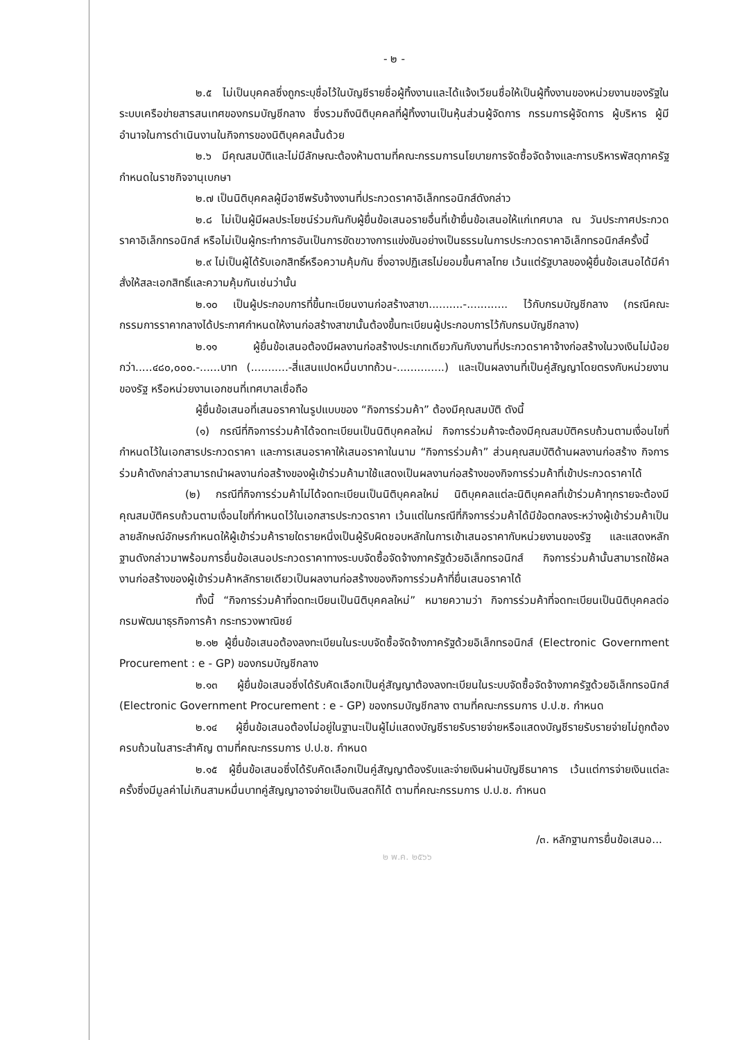- ๒ -
๒.๕ ไม่เป็นบุคคลซึ่งถูกระบุชื่อไว้ในบัญชีรายชื่อผู้ทิ้งงานและได้แจ้งเวียนชื่อให้เป็นผู้ทิ้งงานของหน่วยงานของรัฐในระบบเครือข่ายสารสนเทศของกรมบัญชีกลาง ซึ่งรวมถึงนิติบุคคลที่ผู้ทิ้งงานเป็นหุ้นส่วนผู้จัดการ กรรมการผู้จัดการ ผู้บริหาร ผู้มีอำนาจในการดำเนินงานในกิจการของนิติบุคคลนั้นด้วย
๒.๖ มีคุณสมบัติและไม่มีลักษณะต้องห้ามตามที่คณะกรรมการนโยบายการจัดซื้อจัดจ้างและการบริหารพัสดุภาครัฐกำหนดในราชกิจจานุเบกษา
๒.๗ เป็นนิติบุคคลผู้มีอาชีพรับจ้างงานที่ประกวดราคาอิเล็กทรอนิกส์ดังกล่าว
๒.๘ ไม่เป็นผู้มีผลประโยชน์ร่วมกันกับผู้ยื่นข้อเสนอรายอื่นที่เข้ายื่นข้อเสนอให้แก่เทศบาล ณ วันประกาศประกวดราคาอิเล็กทรอนิกส์ หรือไม่เป็นผู้กระทำการอันเป็นการขัดขวางการแข่งขันอย่างเป็นธรรมในการประกวดราคาอิเล็กทรอนิกส์ครั้งนี้
๒.๙ ไม่เป็นผู้ได้รับเอกสิทธิ์หรือความคุ้มกัน ซึ่งอาจปฏิเสธไม่ยอมขึ้นศาลไทย เว้นแต่รัฐบาลของผู้ยื่นข้อเสนอได้มีคำสั่งให้สละเอกสิทธิ์และความคุ้มกันเช่นว่านั้น
๒.๑๐ เป็นผู้ประกอบการที่ขึ้นทะเบียนงานก่อสร้างสาขา..........-............ ไว้กับกรมบัญชีกลาง (กรณีคณะกรรมการราคากลางได้ประกาศกำหนดให้งานก่อสร้างสาขานั้นต้องขึ้นทะเบียนผู้ประกอบการไว้กับกรมบัญชีกลาง)
๒.๑๑ ผู้ยื่นข้อเสนอต้องมีผลงานก่อสร้างประเภทเดียวกันกับงานที่ประกวดราคาจ้างก่อสร้างในวงเงินไม่น้อยกว่า.....๔๘๐,๐๐๐.-......บาท (...........-สี่แสนแปดหมื่นบาทถ้วน-..............) และเป็นผลงานที่เป็นคู่สัญญาโดยตรงกับหน่วยงานของรัฐ หรือหน่วยงานเอกชนที่เทศบาลเชื่อถือ
ผู้ยื่นข้อเสนอที่เสนอราคาในรูปแบบของ “กิจการร่วมค้า” ต้องมีคุณสมบัติ ดังนี้
(๑) กรณีที่กิจการร่วมค้าได้จดทะเบียนเป็นนิติบุคคลใหม่ กิจการร่วมค้าจะต้องมีคุณสมบัติครบถ้วนตามเงื่อนไขที่กำหนดไว้ในเอกสารประกวดราคา และการเสนอราคาให้เสนอราคาในนาม “กิจการร่วมค้า” ส่วนคุณสมบัติด้านผลงานก่อสร้าง กิจการร่วมค้าดังกล่าวสามารถนำผลงานก่อสร้างของผู้เข้าร่วมค้ามาใช้แสดงเป็นผลงานก่อสร้างของกิจการร่วมค้าที่เข้าประกวดราคาได้
(๒) กรณีที่กิจการร่วมค้าไม่ได้จดทะเบียนเป็นนิติบุคคลใหม่ นิติบุคคลแต่ละนิติบุคคลที่เข้าร่วมค้าทุกรายจะต้องมีคุณสมบัติครบถ้วนตามเงื่อนไขที่กำหนดไว้ในเอกสารประกวดราคา เว้นแต่ในกรณีที่กิจการร่วมค้าได้มีข้อตกลงระหว่างผู้เข้าร่วมค้าเป็นลายลักษณ์อักษรกำหนดให้ผู้เข้าร่วมค้ารายใดรายหนึ่งเป็นผู้รับผิดชอบหลักในการเข้าเสนอราคากับหน่วยงานของรัฐ และแสดงหลักฐานดังกล่าวมาพร้อมการยื่นข้อเสนอประกวดราคาทางระบบจัดซื้อจัดจ้างภาครัฐด้วยอิเล็กทรอนิกส์ กิจการร่วมค้านั้นสามารถใช้ผลงานก่อสร้างของผู้เข้าร่วมค้าหลักรายเดียวเป็นผลงานก่อสร้างของกิจการร่วมค้าที่ยื่นเสนอราคาได้
ทั้งนี้ “กิจการร่วมค้าที่จดทะเบียนเป็นนิติบุคคลใหม่” หมายความว่า กิจการร่วมค้าที่จดทะเบียนเป็นนิติบุคคลต่อกรมพัฒนาธุรกิจการค้า กระทรวงพาณิชย์
๒.๑๒ ผู้ยื่นข้อเสนอต้องลงทะเบียนในระบบจัดซื้อจัดจ้างภาครัฐด้วยอิเล็กทรอนิกส์ (Electronic Government Procurement : e - GP) ของกรมบัญชีกลาง
๒.๑๓ ผู้ยื่นข้อเสนอซึ่งได้รับคัดเลือกเป็นคู่สัญญาต้องลงทะเบียนในระบบจัดซื้อจัดจ้างภาครัฐด้วยอิเล็กทรอนิกส์ (Electronic Government Procurement : e - GP) ของกรมบัญชีกลาง ตามที่คณะกรรมการ ป.ป.ช. กำหนด
๒.๑๔ ผู้ยื่นข้อเสนอต้องไม่อยู่ในฐานะเป็นผู้ไม่แสดงบัญชีรายรับรายจ่ายหรือแสดงบัญชีรายรับรายจ่ายไม่ถูกต้องครบถ้วนในสาระสำคัญ ตามที่คณะกรรมการ ป.ป.ช. กำหนด
๒.๑๕ ผู้ยื่นข้อเสนอซึ่งได้รับคัดเลือกเป็นคู่สัญญาต้องรับและจ่ายเงินผ่านบัญชีธนาคาร เว้นแต่การจ่ายเงินแต่ละครั้งซึ่งมีมูลค่าไม่เกินสามหมื่นบาทคู่สัญญาอาจจ่ายเป็นเงินสดก็ได้ ตามที่คณะกรรมการ ป.ป.ช. กำหนด
/๓. หลักฐานการยื่นข้อเสนอ...
๒ พ.ค. ๒๕๖๖